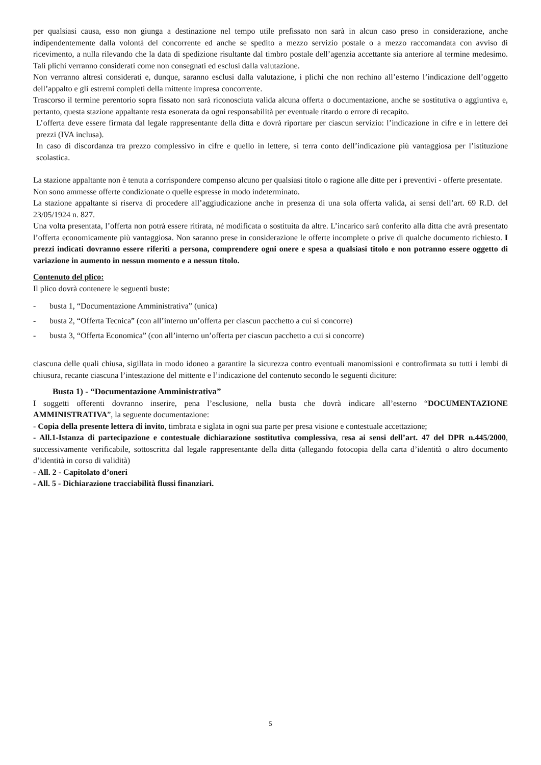per qualsiasi causa, esso non giunga a destinazione nel tempo utile prefissato non sarà in alcun caso preso in considerazione, anche indipendentemente dalla volontà del concorrente ed anche se spedito a mezzo servizio postale o a mezzo raccomandata con avviso di ricevimento, a nulla rilevando che la data di spedizione risultante dal timbro postale dell’agenzia accettante sia anteriore al termine medesimo. Tali plichi verranno considerati come non consegnati ed esclusi dalla valutazione.
Non verranno altresì considerati e, dunque, saranno esclusi dalla valutazione, i plichi che non rechino all’esterno l’indicazione dell’oggetto dell’appalto e gli estremi completi della mittente impresa concorrente.
Trascorso il termine perentorio sopra fissato non sarà riconosciuta valida alcuna offerta o documentazione, anche se sostitutiva o aggiuntiva e, pertanto, questa stazione appaltante resta esonerata da ogni responsabilità per eventuale ritardo o errore di recapito.
L’offerta deve essere firmata dal legale rappresentante della ditta e dovrà riportare per ciascun servizio: l’indicazione in cifre e in lettere dei prezzi (IVA inclusa).
In caso di discordanza tra prezzo complessivo in cifre e quello in lettere, si terra conto dell’indicazione più vantaggiosa per l’istituzione scolastica.
La stazione appaltante non è tenuta a corrispondere compenso alcuno per qualsiasi titolo o ragione alle ditte per i preventivi - offerte presentate.
Non sono ammesse offerte condizionate o quelle espresse in modo indeterminato.
La stazione appaltante si riserva di procedere all’aggiudicazione anche in presenza di una sola offerta valida, ai sensi dell’art. 69 R.D. del 23/05/1924 n. 827.
Una volta presentata, l’offerta non potrà essere ritirata, né modificata o sostituita da altre. L’incarico sarà conferito alla ditta che avrà presentato l’offerta economicamente più vantaggiosa. Non saranno prese in considerazione le offerte incomplete o prive di qualche documento richiesto. I prezzi indicati dovranno essere riferiti a persona, comprendere ogni onere e spesa a qualsiasi titolo e non potranno essere oggetto di variazione in aumento in nessun momento e a nessun titolo.
Contenuto del plico:
Il plico dovrà contenere le seguenti buste:
- busta 1, “Documentazione Amministrativa” (unica)
- busta 2, “Offerta Tecnica” (con all’interno un’offerta per ciascun pacchetto a cui si concorre)
- busta 3, “Offerta Economica” (con all’interno un’offerta per ciascun pacchetto a cui si concorre)
ciascuna delle quali chiusa, sigillata in modo idoneo a garantire la sicurezza contro eventuali manomissioni e controfirmata su tutti i lembi di chiusura, recante ciascuna l’intestazione del mittente e l’indicazione del contenuto secondo le seguenti diciture:
Busta 1) - “Documentazione Amministrativa”
I soggetti offerenti dovranno inserire, pena l’esclusione, nella busta che dovrà indicare all’esterno “DOCUMENTAZIONE AMMINISTRATIVA”, la seguente documentazione:
- Copia della presente lettera di invito, timbrata e siglata in ogni sua parte per presa visione e contestuale accettazione;
- All.1-Istanza di partecipazione e contestuale dichiarazione sostitutiva complessiva, resa ai sensi dell’art. 47 del DPR n.445/2000, successivamente verificabile, sottoscritta dal legale rappresentante della ditta (allegando fotocopia della carta d’identità o altro documento d’identità in corso di validità)
- All. 2 - Capitolato d’oneri
- All. 5 - Dichiarazione tracciabilità flussi finanziari.
5